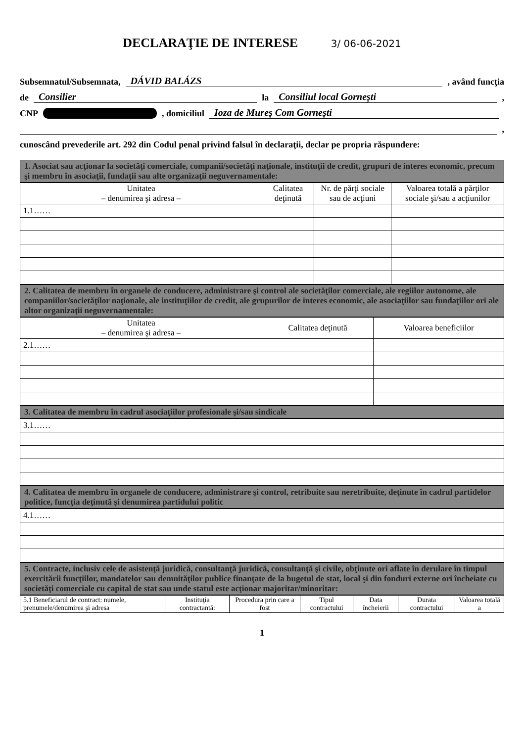DECLARAŢIE DE INTERESE 3/ 06-06-2021
Subsemnatul/Subsemnata, DÁVID BALÁZS , având funcţia
de Consilier la Consiliul local Gornești ,
CNP , domiciliul Ioza de Mureș Com Gornești
,
cunoscând prevederile art. 292 din Codul penal privind falsul în declaraţii, declar pe propria răspundere:
1. Asociat sau acţionar la societăţi comerciale, companii/societăţi naţionale, instituţii de credit, grupuri de interes economic, precum şi membru în asociaţii, fundaţii sau alte organizaţii neguvernamentale:
| Unitatea – denumirea şi adresa – | Calitatea deţinută | Nr. de părţi sociale sau de acţiuni | Valoarea totală a părţilor sociale şi/sau a acţiunilor |
| --- | --- | --- | --- |
| 1.1…… | | | |
2. Calitatea de membru în organele de conducere, administrare şi control ale societăţilor comerciale, ale regiilor autonome, ale companiilor/societăţilor naţionale, ale instituţiilor de credit, ale grupurilor de interes economic, ale asociaţiilor sau fundaţiilor ori ale altor organizaţii neguvernamentale:
| Unitatea – denumirea şi adresa – | Calitatea deţinută | Valoarea beneficiilor |
| --- | --- | --- |
| 2.1…… | | |
3. Calitatea de membru în cadrul asociaţiilor profesionale şi/sau sindicale
| 3.1…… |
4. Calitatea de membru în organele de conducere, administrare şi control, retribuite sau neretribuite, deţinute în cadrul partidelor politice, funcţia deţinută şi denumirea partidului politic
| 4.1…… |
5. Contracte, inclusiv cele de asistenţă juridică, consultanţă juridică, consultanţă şi civile, obţinute ori aflate în derulare în timpul exercitării funcţiilor, mandatelor sau demnităţilor publice finanţate de la bugetul de stat, local şi din fonduri externe ori încheiate cu societăţi comerciale cu capital de stat sau unde statul este acţionar majoritar/minoritar:
| 5.1 Beneficiarul de contract: numele, prenumele/denumirea şi adresa | Instituţia contractantă: | Procedura prin care a fost | Tipul contractului | Data încheierii | Durata contractului | Valoarea totală a |
| --- | --- | --- | --- | --- | --- | --- |
1